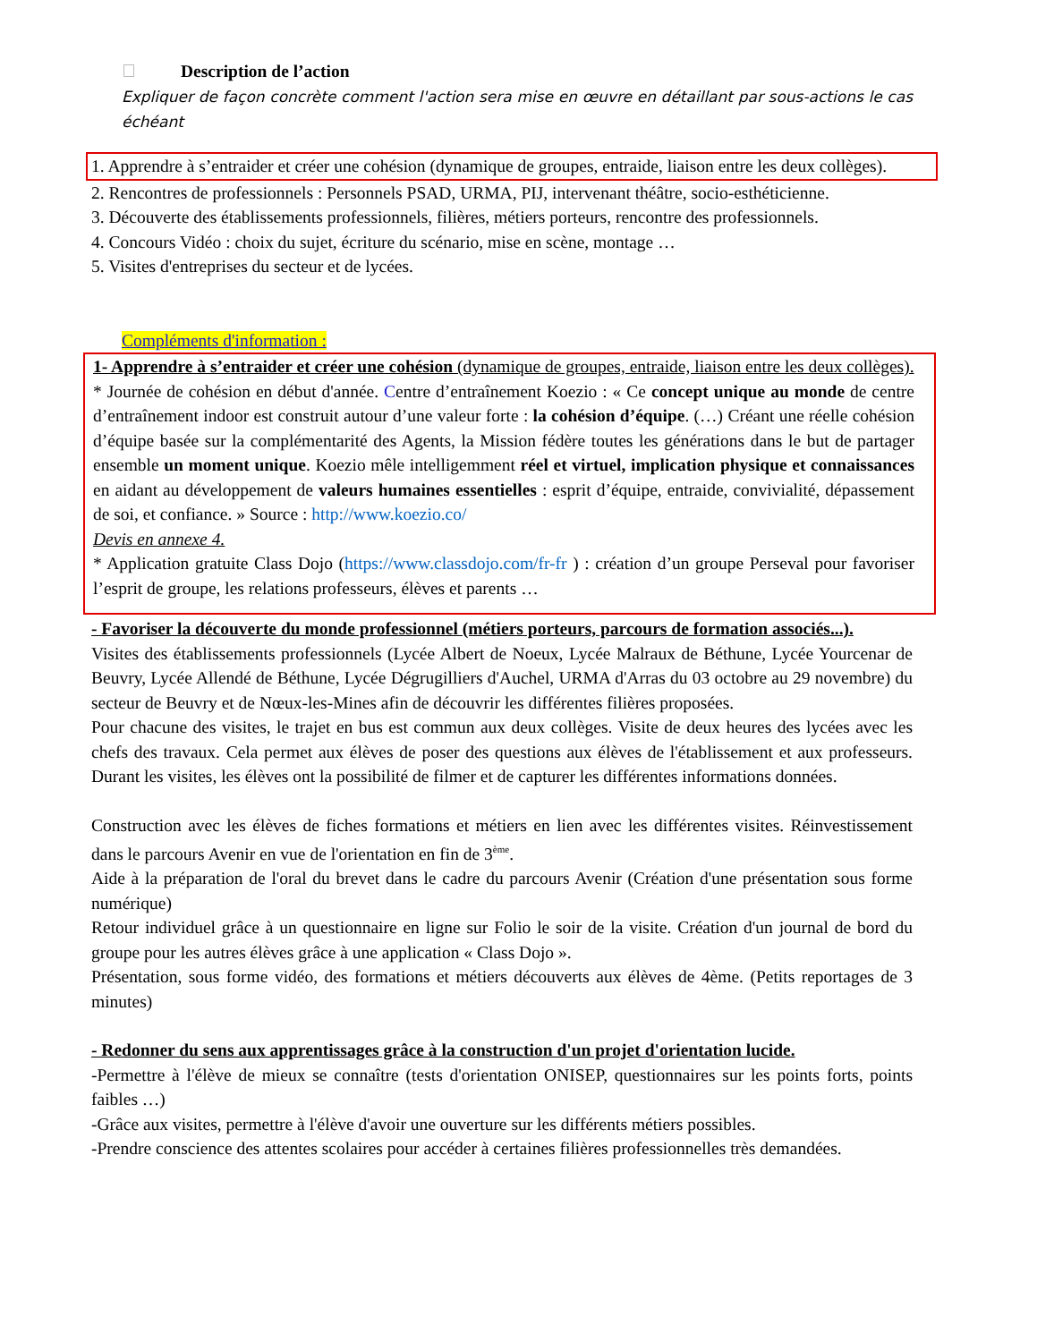Description de l’action
Expliquer de façon concrète comment l'action sera mise en œuvre en détaillant par sous-actions le cas échéant
1. Apprendre à s’entraider et créer une cohésion (dynamique de groupes, entraide, liaison entre les deux collèges).
2. Rencontres de professionnels : Personnels PSAD, URMA, PIJ, intervenant théâtre, socio-esthéticienne.
3. Découverte des établissements professionnels, filières, métiers porteurs, rencontre des professionnels.
4. Concours Vidéo : choix du sujet, écriture du scénario, mise en scène, montage …
5. Visites d'entreprises du secteur et de lycées.
Compléments d'information :
1- Apprendre à s’entraider et créer une cohésion (dynamique de groupes, entraide, liaison entre les deux collèges).
* Journée de cohésion en début d'année. Centre d’entraînement Koezio : « Ce concept unique au monde de centre d’entraînement indoor est construit autour d’une valeur forte : la cohésion d’équipe. (…) Créant une réelle cohésion d’équipe basée sur la complémentarité des Agents, la Mission fédère toutes les générations dans le but de partager ensemble un moment unique. Koezio mêle intelligemment réel et virtuel, implication physique et connaissances en aidant au développement de valeurs humaines essentielles : esprit d’équipe, entraide, convivialité, dépassement de soi, et confiance. » Source : http://www.koezio.co/
Devis en annexe 4.
* Application gratuite Class Dojo (https://www.classdojo.com/fr-fr ) : création d’un groupe Perseval pour favoriser l’esprit de groupe, les relations professeurs, élèves et parents …
- Favoriser la découverte du monde professionnel (métiers porteurs, parcours de formation associés...).
Visites des établissements professionnels (Lycée Albert de Noeux, Lycée Malraux de Béthune, Lycée Yourcenar de Beuvry, Lycée Allendé de Béthune, Lycée Dégrugilliers d'Auchel, URMA d'Arras du 03 octobre au 29 novembre) du secteur de Beuvry et de Nœux-les-Mines afin de découvrir les différentes filières proposées.
Pour chacune des visites, le trajet en bus est commun aux deux collèges. Visite de deux heures des lycées avec les chefs des travaux. Cela permet aux élèves de poser des questions aux élèves de l'établissement et aux professeurs. Durant les visites, les élèves ont la possibilité de filmer et de capturer les différentes informations données.
Construction avec les élèves de fiches formations et métiers en lien avec les différentes visites. Réinvestissement dans le parcours Avenir en vue de l'orientation en fin de 3<sup>ème</sup>.
Aide à la préparation de l'oral du brevet dans le cadre du parcours Avenir (Création d'une présentation sous forme numérique)
Retour individuel grâce à un questionnaire en ligne sur Folio le soir de la visite. Création d'un journal de bord du groupe pour les autres élèves grâce à une application « Class Dojo ».
Présentation, sous forme vidéo, des formations et métiers découverts aux élèves de 4ème. (Petits reportages de 3 minutes)
- Redonner du sens aux apprentissages grâce à la construction d'un projet d'orientation lucide.
-Permettre à l'élève de mieux se connaître (tests d'orientation ONISEP, questionnaires sur les points forts, points faibles …)
-Grâce aux visites, permettre à l'élève d'avoir une ouverture sur les différents métiers possibles.
-Prendre conscience des attentes scolaires pour accéder à certaines filières professionnelles très demandées.